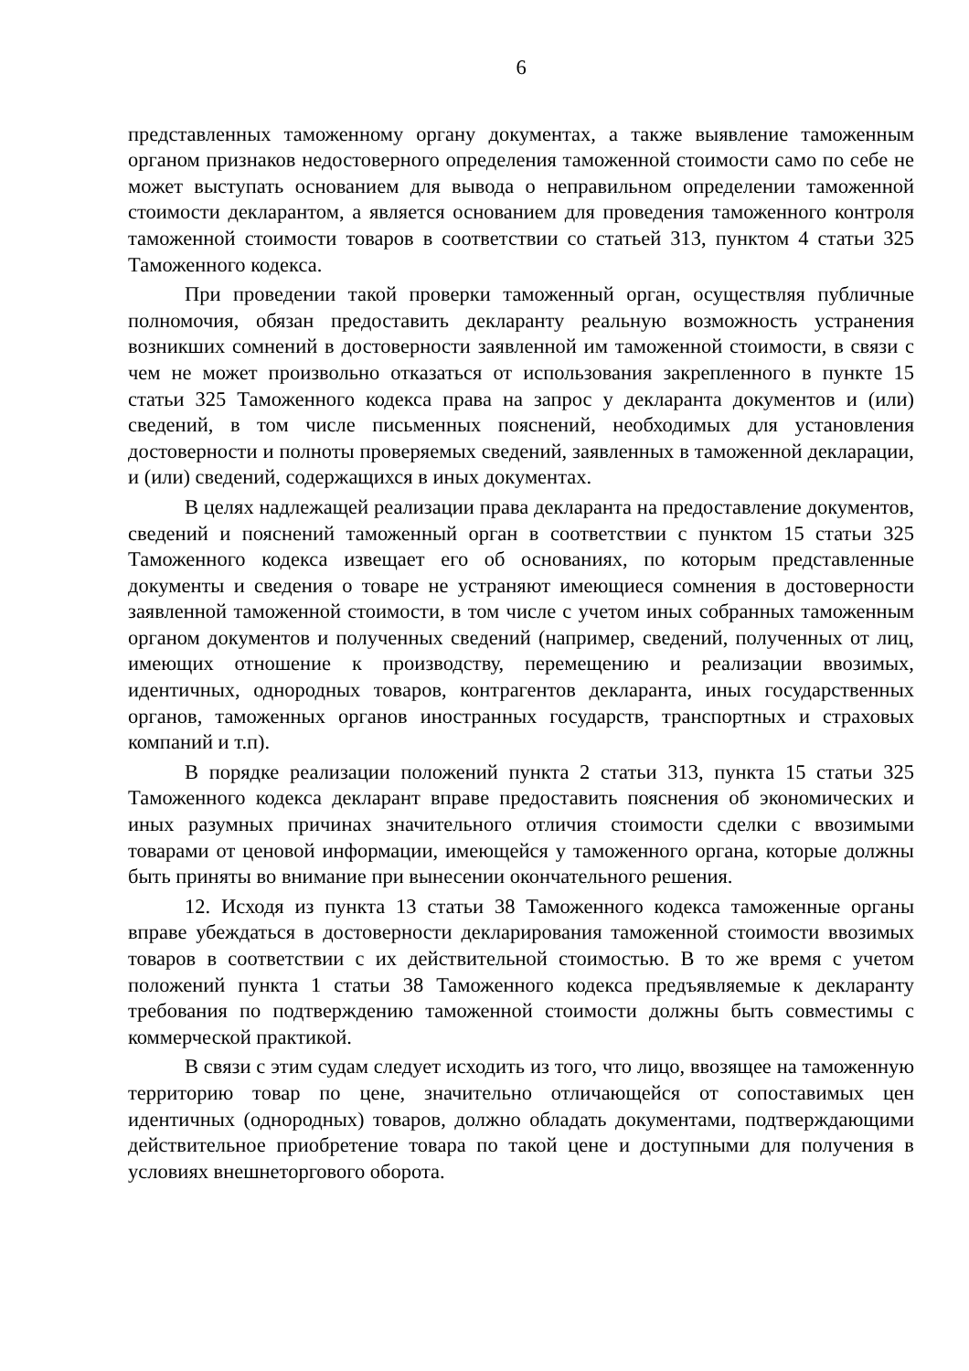6
представленных таможенному органу документах, а также выявление таможенным органом признаков недостоверного определения таможенной стоимости само по себе не может выступать основанием для вывода о неправильном определении таможенной стоимости декларантом, а является основанием для проведения таможенного контроля таможенной стоимости товаров в соответствии со статьей 313, пунктом 4 статьи 325 Таможенного кодекса.
При проведении такой проверки таможенный орган, осуществляя публичные полномочия, обязан предоставить декларанту реальную возможность устранения возникших сомнений в достоверности заявленной им таможенной стоимости, в связи с чем не может произвольно отказаться от использования закрепленного в пункте 15 статьи 325 Таможенного кодекса права на запрос у декларанта документов и (или) сведений, в том числе письменных пояснений, необходимых для установления достоверности и полноты проверяемых сведений, заявленных в таможенной декларации, и (или) сведений, содержащихся в иных документах.
В целях надлежащей реализации права декларанта на предоставление документов, сведений и пояснений таможенный орган в соответствии с пунктом 15 статьи 325 Таможенного кодекса извещает его об основаниях, по которым представленные документы и сведения о товаре не устраняют имеющиеся сомнения в достоверности заявленной таможенной стоимости, в том числе с учетом иных собранных таможенным органом документов и полученных сведений (например, сведений, полученных от лиц, имеющих отношение к производству, перемещению и реализации ввозимых, идентичных, однородных товаров, контрагентов декларанта, иных государственных органов, таможенных органов иностранных государств, транспортных и страховых компаний и т.п).
В порядке реализации положений пункта 2 статьи 313, пункта 15 статьи 325 Таможенного кодекса декларант вправе предоставить пояснения об экономических и иных разумных причинах значительного отличия стоимости сделки с ввозимыми товарами от ценовой информации, имеющейся у таможенного органа, которые должны быть приняты во внимание при вынесении окончательного решения.
12. Исходя из пункта 13 статьи 38 Таможенного кодекса таможенные органы вправе убеждаться в достоверности декларирования таможенной стоимости ввозимых товаров в соответствии с их действительной стоимостью. В то же время с учетом положений пункта 1 статьи 38 Таможенного кодекса предъявляемые к декларанту требования по подтверждению таможенной стоимости должны быть совместимы с коммерческой практикой.
В связи с этим судам следует исходить из того, что лицо, ввозящее на таможенную территорию товар по цене, значительно отличающейся от сопоставимых цен идентичных (однородных) товаров, должно обладать документами, подтверждающими действительное приобретение товара по такой цене и доступными для получения в условиях внешнеторгового оборота.